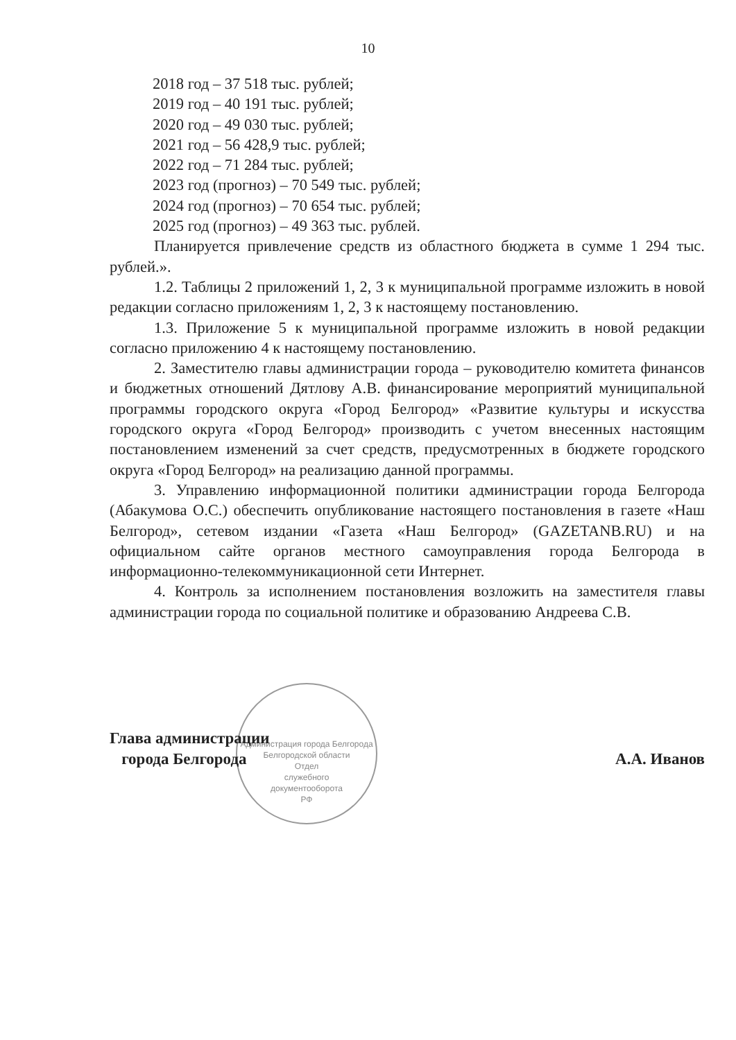10
Администрация города Белгорода Белгородской области
Отдел
служебного
документооборота
РФ
2018 год – 37 518 тыс. рублей;
2019 год – 40 191 тыс. рублей;
2020 год – 49 030 тыс. рублей;
2021 год – 56 428,9 тыс. рублей;
2022 год – 71 284 тыс. рублей;
2023 год (прогноз) – 70 549 тыс. рублей;
2024 год (прогноз) – 70 654 тыс. рублей;
2025 год (прогноз) – 49 363 тыс. рублей.
Планируется привлечение средств из областного бюджета в сумме 1 294 тыс. рублей.».
1.2. Таблицы 2 приложений 1, 2, 3 к муниципальной программе изложить в новой редакции согласно приложениям 1, 2, 3 к настоящему постановлению.
1.3. Приложение 5 к муниципальной программе изложить в новой редакции согласно приложению 4 к настоящему постановлению.
2. Заместителю главы администрации города – руководителю комитета финансов и бюджетных отношений Дятлову А.В. финансирование мероприятий муниципальной программы городского округа «Город Белгород» «Развитие культуры и искусства городского округа «Город Белгород» производить с учетом внесенных настоящим постановлением изменений за счет средств, предусмотренных в бюджете городского округа «Город Белгород» на реализацию данной программы.
3. Управлению информационной политики администрации города Белгорода (Абакумова О.С.) обеспечить опубликование настоящего постановления в газете «Наш Белгород», сетевом издании «Газета «Наш Белгород» (GAZETANB.RU) и на официальном сайте органов местного самоуправления города Белгорода в информационно-телекоммуникационной сети Интернет.
4. Контроль за исполнением постановления возложить на заместителя главы администрации города по социальной политике и образованию Андреева С.В.
Глава администрации
города Белгорода
А.А. Иванов